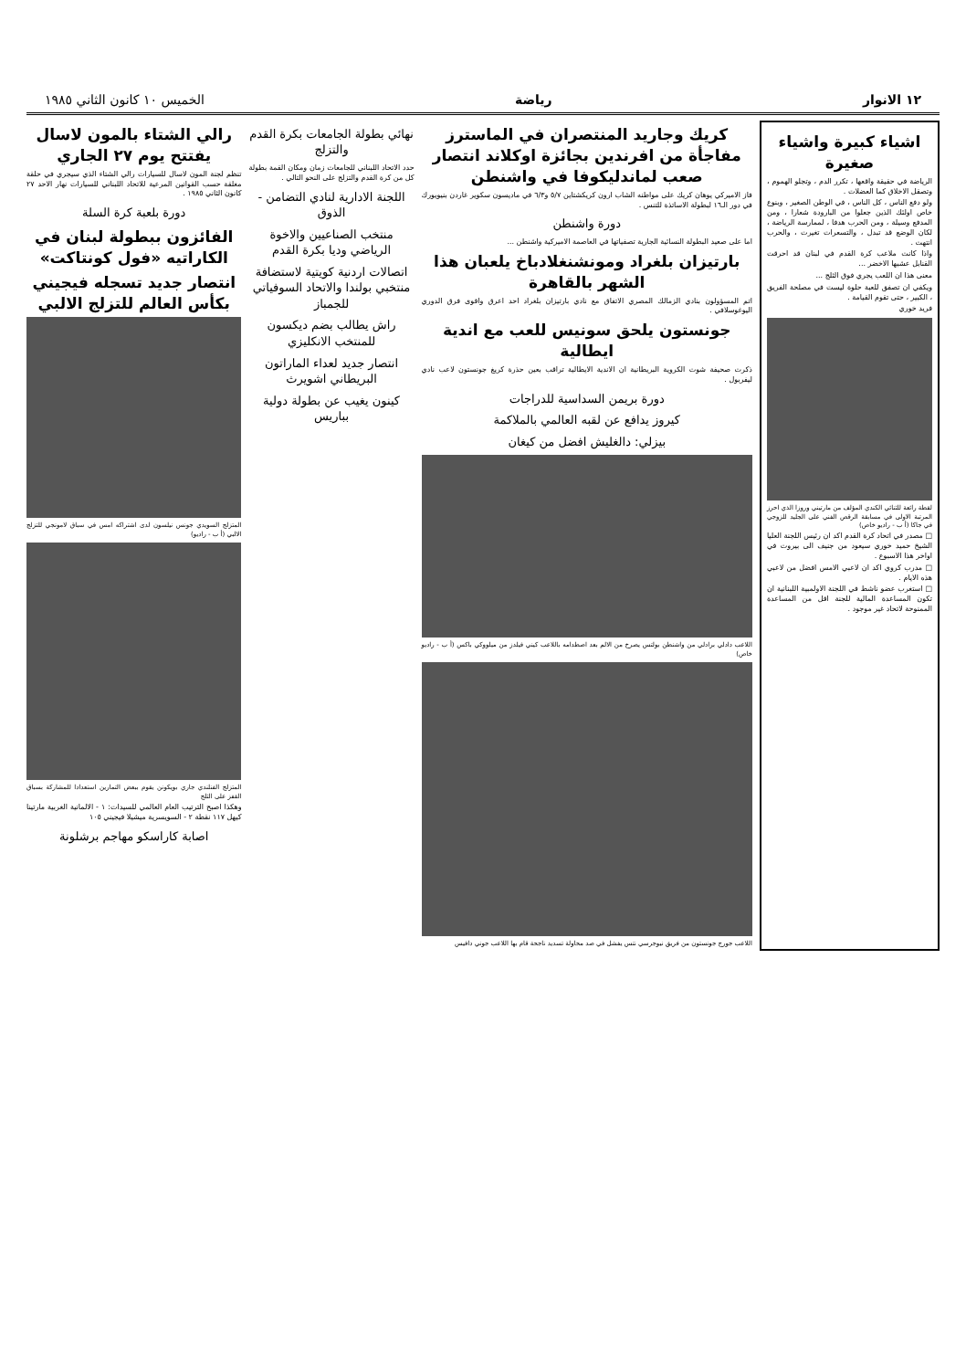١٢ الانوار رياضة الخميس ١٠ كانون الثاني ١٩٨٥
اشياء كبيرة واشياء صغيرة
الرياضة في حقيقة واقعها ، تكرر الدم ، وتجلو الهموم ، وتصقل الاخلاق كما العضلات .
ولو دفع الناس ، كل الناس ، في الوطن الصغير ، وبنوع خاص اولئك الذين جعلوا من البارودة شعارا ، ومن المدفع وسيلة ، ومن الحرب هدفا ، لممارسة الرياضة ، لكان الوضع قد تبدل ، والتسعرات تغيرت ، والحرب انتهت .
واذا كانت ملاعب كرة القدم في لبنان قد احرقت القنابل عشبها الاخضر ...
معنى هذا ان اللعب يجري فوق الثلج ...
ويكفي ان تصفق للعبة حلوة ليست في مصلحة الفريق ، الكبير ، حتى تقوم القيامة .
فريد خوري
لقطة رائعة للثنائي الكندي المؤلف من مارتيني وروزا الذي احرز المرتبة الاولى في مسابقة الرقص الفني على الجليد للزوجي في جاكا (أ ب - راديو خاص)
□ مصدر في اتحاد كرة القدم اكد ان رئيس اللجنة العليا الشيخ حميد خوري سيعود من جنيف الى بيروت في اواخر هذا الاسبوع .
□ مدرب كروي اكد ان لاعبي الامس افضل من لاعبي هذه الايام .
□ استغرب عضو ناشط في اللجنة الاولمبية اللبنانية ان تكون المساعدة المالية للجنة اقل من المساعدة الممنوحة لاتحاد غير موجود .
كريك وجاريد المنتصران في الماسترز مفاجأة من افرندين بجائزة اوكلاند انتصار صعب لماندليكوفا في واشنطن
فاز الاميركي يوهان كريك على مواطنه الشاب ارون كريكشتاين ٥/٧ و٦/٣ في ماديسون سكوير غاردن بنيويورك في دور الـ١٦ لبطولة الاساتذة للتنس .
دورة واشنطن
اما على صعيد البطولة النسائية الجارية تصفياتها في العاصمة الاميركية واشنطن ...
بارتيزان بلغراد ومونشنغلادباخ يلعبان هذا الشهر بالقاهرة
اتم المسؤولون بنادي الزمالك المصري الاتفاق مع نادي بارتيزان بلغراد احد اعرق واقوى فرق الدوري اليوغوسلافي .
جونستون يلحق سونيس للعب مع اندية ايطالية
ذكرت صحيفة شوت الكروية البريطانية ان الاندية الايطالية تراقب بعين حذرة كريغ جونستون لاعب نادي ليفربول .
دورة بريمن السداسية للدراجات
كيروز يدافع عن لقبه العالمي بالملاكمة
بيزلي: دالغليش افضل من كيغان
اللاعب دادلي برادلي من واشنطن بولتس يصرخ من الالم بعد اصطدامه باللاعب كيني فيلدز من ميلووكي باكس (أ ب - راديو خاص)
اللاعب جورج جونستون من فريق نيوجرسي نتس يفشل في صد محاولة تسديد ناجحة قام بها اللاعب جوني دافيس
نهائي بطولة الجامعات بكرة القدم والتزلج
حدد الاتحاد اللبناني للجامعات زمان ومكان القمة بطولة كل من كرة القدم والتزلج على النحو التالي .
اللجنة الادارية لنادي التضامن - الذوق
منتخب الصناعيين والاخوة الرياضي وديا بكرة القدم
اتصالات اردنية كويتية لاستضافة منتخبي بولندا والاتحاد السوفياتي للجمباز
راش يطالب بضم ديكسون للمنتخب الانكليزي
انتصار جديد لعداء الماراتون البريطاني اشويرث
كينون يغيب عن بطولة دولية بباريس
رالي الشتاء بالمون لاسال يفتتح يوم ٢٧ الجاري
تنظم لجنة المون لاسال للسيارات رالي الشتاء الذي سيجري في حلقة مغلقة حسب القوانين المرعية للاتحاد اللبناني للسيارات نهار الاحد ٢٧ كانون الثاني ١٩٨٥ .
دورة بلعبة كرة السلة
الفائزون ببطولة لبنان في الكاراتيه «فول كونتاكت»
انتصار جديد تسجله فيجيني بكأس العالم للتزلج الالبي
المتزلج السويدي جونس نيلسون لدى اشتراكه امس في سباق لامونجي للتزلج الالبي (أ ب - راديو)
المتزلج الفنلندي جاري بويكونن يقوم ببعض التمارين استعدادا للمشاركة بسباق القفز على الثلج
وهكذا اصبح الترتيب العام العالمي للسيدات: ١ - الالمانية الغربية مارتينا كيهل ١١٧ نقطة ٢ - السويسرية ميشيلا فيجيني ١٠٥
اصابة كاراسكو مهاجم برشلونة